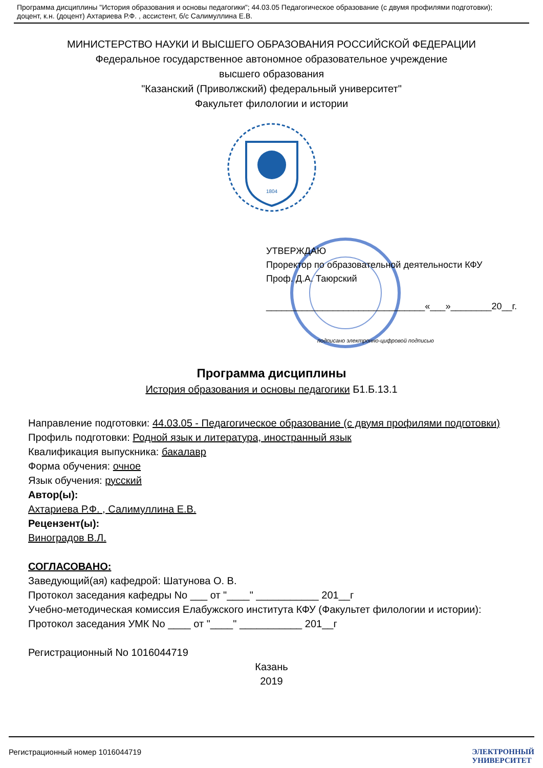Программа дисциплины "История образования и основы педагогики"; 44.03.05 Педагогическое образование (с двумя профилями подготовки); доцент, к.н. (доцент) Ахтариева Р.Ф. , ассистент, б/с Салимуллина Е.В.
МИНИСТЕРСТВО НАУКИ И ВЫСШЕГО ОБРАЗОВАНИЯ РОССИЙСКОЙ ФЕДЕРАЦИИ
Федеральное государственное автономное образовательное учреждение
высшего образования
"Казанский (Приволжский) федеральный университет"
Факультет филологии и истории
1804
УТВЕРЖДАЮ
Проректор по образовательной деятельности КФУ
Проф. Д.А. Таюрский
_______________________________«___»________20__г.
подписано электронно-цифровой подписью
Программа дисциплины
История образования и основы педагогики Б1.Б.13.1
Направление подготовки: 44.03.05 - Педагогическое образование (с двумя профилями подготовки)
Профиль подготовки: Родной язык и литература, иностранный язык
Квалификация выпускника: бакалавр
Форма обучения: очное
Язык обучения: русский
Автор(ы):
Ахтариева Р.Ф. , Салимуллина Е.В.
Рецензент(ы):
Виноградов В.Л.
СОГЛАСОВАНО:
Заведующий(ая) кафедрой: Шатунова О. В.
Протокол заседания кафедры No ___ от "____" ___________ 201__г
Учебно-методическая комиссия Елабужского института КФУ (Факультет филологии и истории):
Протокол заседания УМК No ____ от "____" ___________ 201__г
Регистрационный No 1016044719
Казань
2019
Регистрационный номер 1016044719 ЭЛЕКТРОННЫЙ
УНИВЕРСИТЕТ